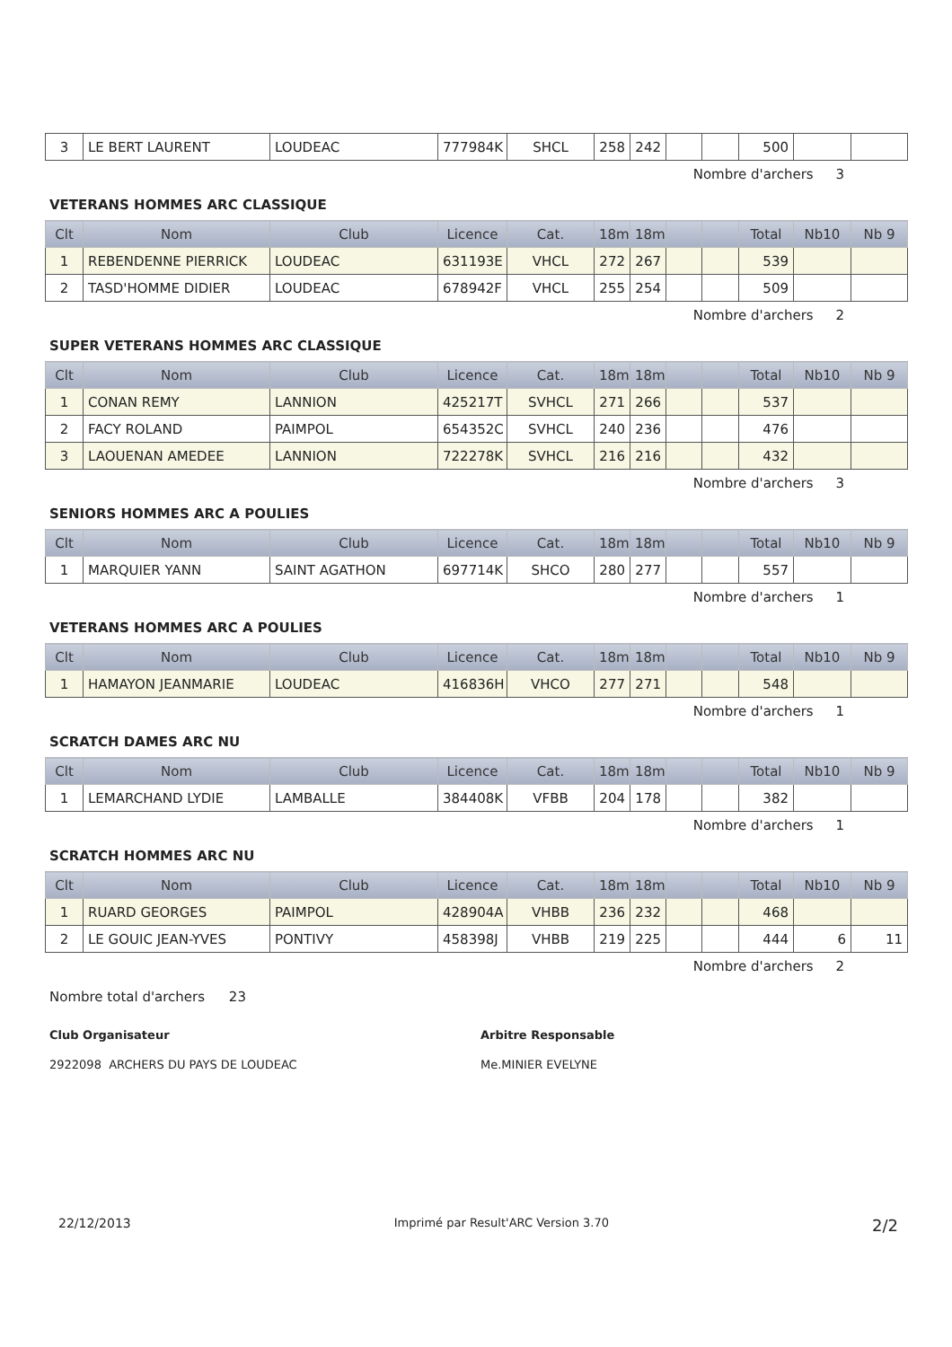| 3 | LE BERT LAURENT | LOUDEAC | 777984K | SHCL | 258 | 242 | | | 500 | | |
Nombre d'archers 3
VETERANS HOMMES ARC CLASSIQUE
| Clt | Nom | Club | Licence | Cat. | 18m | 18m | | | Total | Nb10 | Nb 9 |
| --- | --- | --- | --- | --- | --- | --- | --- | --- | --- | --- | --- |
| 1 | REBENDENNE PIERRICK | LOUDEAC | 631193E | VHCL | 272 | 267 | | | 539 | | |
| 2 | TASD'HOMME DIDIER | LOUDEAC | 678942F | VHCL | 255 | 254 | | | 509 | | |
Nombre d'archers 2
SUPER VETERANS HOMMES ARC CLASSIQUE
| Clt | Nom | Club | Licence | Cat. | 18m | 18m | | | Total | Nb10 | Nb 9 |
| --- | --- | --- | --- | --- | --- | --- | --- | --- | --- | --- | --- |
| 1 | CONAN REMY | LANNION | 425217T | SVHCL | 271 | 266 | | | 537 | | |
| 2 | FACY ROLAND | PAIMPOL | 654352C | SVHCL | 240 | 236 | | | 476 | | |
| 3 | LAOUENAN AMEDEE | LANNION | 722278K | SVHCL | 216 | 216 | | | 432 | | |
Nombre d'archers 3
SENIORS HOMMES ARC A POULIES
| Clt | Nom | Club | Licence | Cat. | 18m | 18m | | | Total | Nb10 | Nb 9 |
| --- | --- | --- | --- | --- | --- | --- | --- | --- | --- | --- | --- |
| 1 | MARQUIER YANN | SAINT AGATHON | 697714K | SHCO | 280 | 277 | | | 557 | | |
Nombre d'archers 1
VETERANS HOMMES ARC A POULIES
| Clt | Nom | Club | Licence | Cat. | 18m | 18m | | | Total | Nb10 | Nb 9 |
| --- | --- | --- | --- | --- | --- | --- | --- | --- | --- | --- | --- |
| 1 | HAMAYON JEANMARIE | LOUDEAC | 416836H | VHCO | 277 | 271 | | | 548 | | |
Nombre d'archers 1
SCRATCH DAMES ARC NU
| Clt | Nom | Club | Licence | Cat. | 18m | 18m | | | Total | Nb10 | Nb 9 |
| --- | --- | --- | --- | --- | --- | --- | --- | --- | --- | --- | --- |
| 1 | LEMARCHAND LYDIE | LAMBALLE | 384408K | VFBB | 204 | 178 | | | 382 | | |
Nombre d'archers 1
SCRATCH HOMMES ARC NU
| Clt | Nom | Club | Licence | Cat. | 18m | 18m | | | Total | Nb10 | Nb 9 |
| --- | --- | --- | --- | --- | --- | --- | --- | --- | --- | --- | --- |
| 1 | RUARD GEORGES | PAIMPOL | 428904A | VHBB | 236 | 232 | | | 468 | | |
| 2 | LE GOUIC JEAN-YVES | PONTIVY | 458398J | VHBB | 219 | 225 | | | 444 | 6 | 11 |
Nombre d'archers 2
Nombre total d'archers 23
Club Organisateur Arbitre Responsable
2922098 ARCHERS DU PAYS DE LOUDEAC Me.MINIER EVELYNE
22/12/2013 Imprimé par Result'ARC Version 3.70 2/2